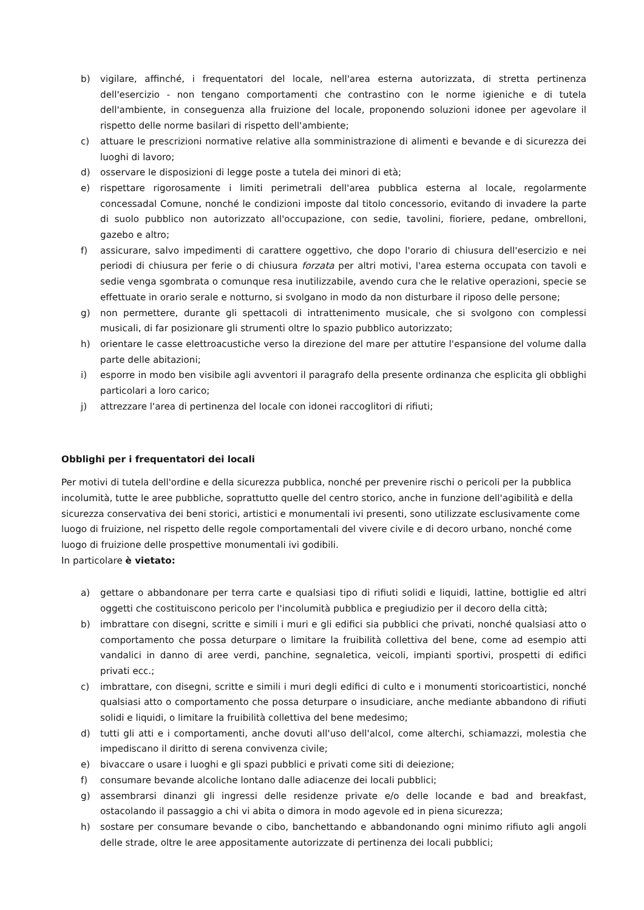b) vigilare, affinché, i frequentatori del locale, nell'area esterna autorizzata, di stretta pertinenza dell'esercizio - non tengano comportamenti che contrastino con le norme igieniche e di tutela dell'ambiente, in conseguenza alla fruizione del locale, proponendo soluzioni idonee per agevolare il rispetto delle norme basilari di rispetto dell'ambiente;
c) attuare le prescrizioni normative relative alla somministrazione di alimenti e bevande e di sicurezza dei luoghi di lavoro;
d) osservare le disposizioni di legge poste a tutela dei minori di età;
e) rispettare rigorosamente i limiti perimetrali dell'area pubblica esterna al locale, regolarmente concessadal Comune, nonché le condizioni imposte dal titolo concessorio, evitando di invadere la parte di suolo pubblico non autorizzato all'occupazione, con sedie, tavolini, fioriere, pedane, ombrelloni, gazebo e altro;
f) assicurare, salvo impedimenti di carattere oggettivo, che dopo l'orario di chiusura dell'esercizio e nei periodi di chiusura per ferie o di chiusura forzata per altri motivi, l'area esterna occupata con tavoli e sedie venga sgombrata o comunque resa inutilizzabile, avendo cura che le relative operazioni, specie se effettuate in orario serale e notturno, si svolgano in modo da non disturbare il riposo delle persone;
g) non permettere, durante gli spettacoli di intrattenimento musicale, che si svolgono con complessi musicali, di far posizionare gli strumenti oltre lo spazio pubblico autorizzato;
h) orientare le casse elettroacustiche verso la direzione del mare per attutire l'espansione del volume dalla parte delle abitazioni;
i) esporre in modo ben visibile agli avventori il paragrafo della presente ordinanza che esplicita gli obblighi particolari a loro carico;
j) attrezzare l'area di pertinenza del locale con idonei raccoglitori di rifiuti;
Obblighi per i frequentatori dei locali
Per motivi di tutela dell'ordine e della sicurezza pubblica, nonché per prevenire rischi o pericoli per la pubblica incolumità, tutte le aree pubbliche, soprattutto quelle del centro storico, anche in funzione dell'agibilità e della sicurezza conservativa dei beni storici, artistici e monumentali ivi presenti, sono utilizzate esclusivamente come luogo di fruizione, nel rispetto delle regole comportamentali del vivere civile e di decoro urbano, nonché come luogo di fruizione delle prospettive monumentali ivi godibili.
In particolare è vietato:
a) gettare o abbandonare per terra carte e qualsiasi tipo di rifiuti solidi e liquidi, lattine, bottiglie ed altri oggetti che costituiscono pericolo per l'incolumità pubblica e pregiudizio per il decoro della città;
b) imbrattare con disegni, scritte e simili i muri e gli edifici sia pubblici che privati, nonché qualsiasi atto o comportamento che possa deturpare o limitare la fruibilità collettiva del bene, come ad esempio atti vandalici in danno di aree verdi, panchine, segnaletica, veicoli, impianti sportivi, prospetti di edifici privati ecc.;
c) imbrattare, con disegni, scritte e simili i muri degli edifici di culto e i monumenti storicoartistici, nonché qualsiasi atto o comportamento che possa deturpare o insudiciare, anche mediante abbandono di rifiuti solidi e liquidi, o limitare la fruibilità collettiva del bene medesimo;
d) tutti gli atti e i comportamenti, anche dovuti all'uso dell'alcol, come alterchi, schiamazzi, molestia che impediscano il diritto di serena convivenza civile;
e) bivaccare o usare i luoghi e gli spazi pubblici e privati come siti di deiezione;
f) consumare bevande alcoliche lontano dalle adiacenze dei locali pubblici;
g) assembrarsi dinanzi gli ingressi delle residenze private e/o delle locande e bad and breakfast, ostacolando il passaggio a chi vi abita o dimora in modo agevole ed in piena sicurezza;
h) sostare per consumare bevande o cibo, banchettando e abbandonando ogni minimo rifiuto agli angoli delle strade, oltre le aree appositamente autorizzate di pertinenza dei locali pubblici;